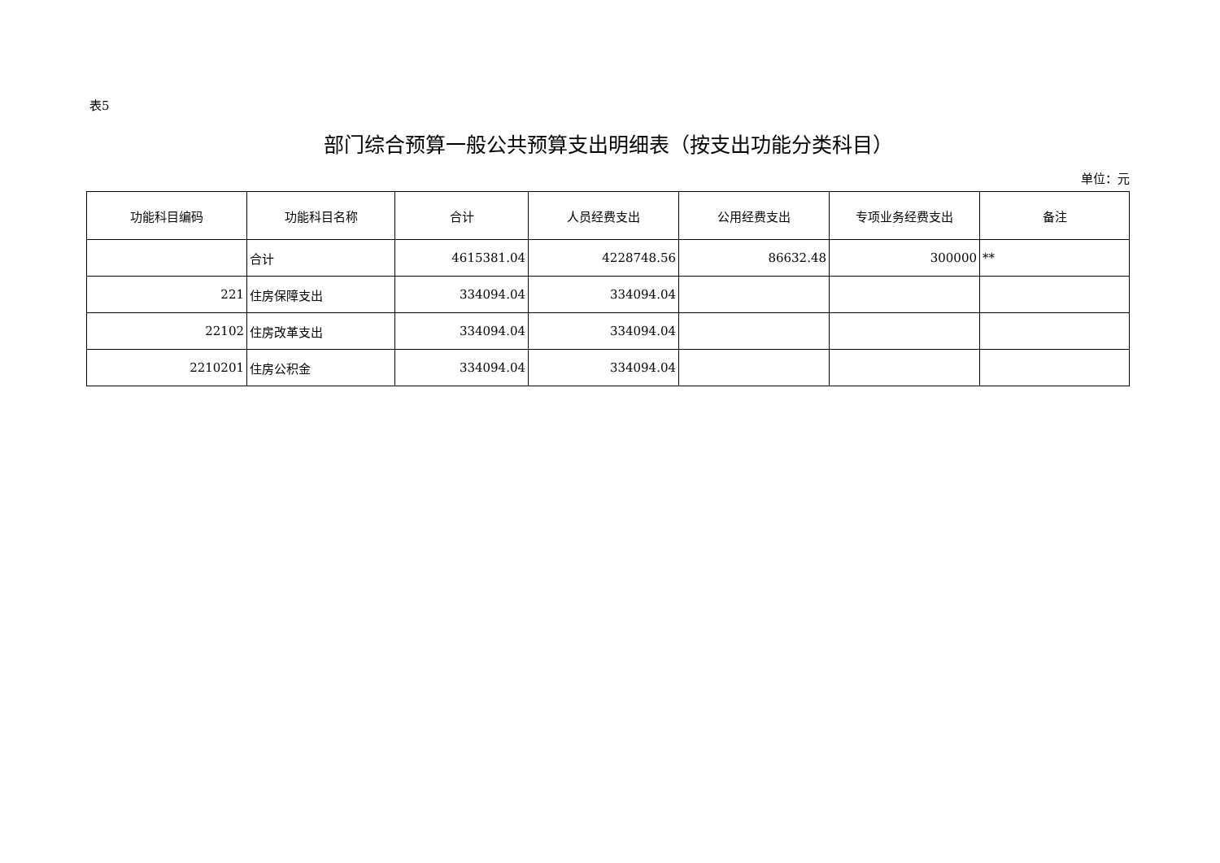表5
部门综合预算一般公共预算支出明细表（按支出功能分类科目）
单位：元
| 功能科目编码 | 功能科目名称 | 合计 | 人员经费支出 | 公用经费支出 | 专项业务经费支出 | 备注 |
| --- | --- | --- | --- | --- | --- | --- |
| | 合计 | 4615381.04 | 4228748.56 | 86632.48 | 300000 | ** |
| 221 | 住房保障支出 | 334094.04 | 334094.04 | | | |
| 22102 | 住房改革支出 | 334094.04 | 334094.04 | | | |
| 2210201 | 住房公积金 | 334094.04 | 334094.04 | | | |